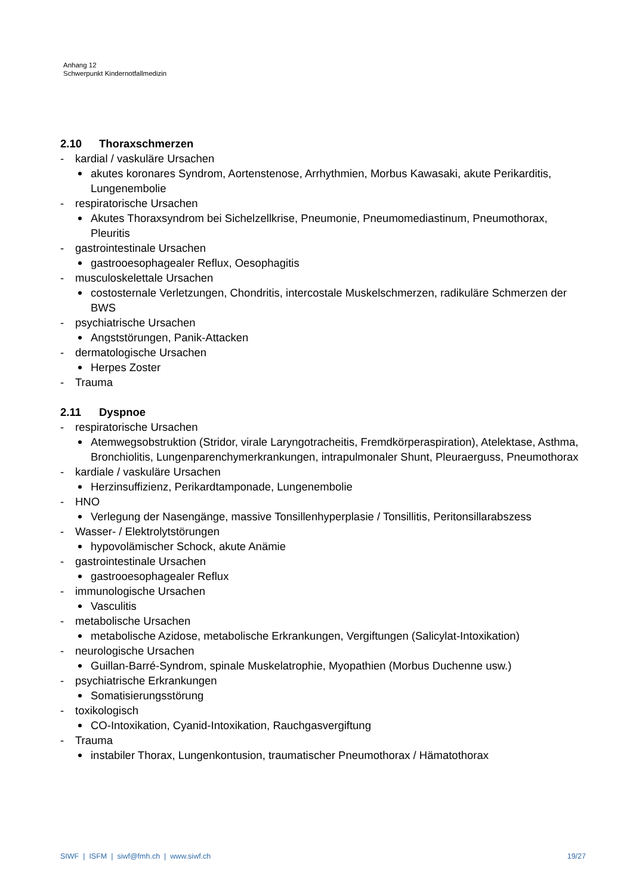Anhang 12
Schwerpunkt Kindernotfallmedizin
2.10 Thoraxschmerzen
- kardial / vaskuläre Ursachen
akutes koronares Syndrom, Aortenstenose, Arrhythmien, Morbus Kawasaki, akute Perikarditis, Lungenembolie
- respiratorische Ursachen
Akutes Thoraxsyndrom bei Sichelzellkrise, Pneumonie, Pneumomediastinum, Pneumothorax, Pleuritis
- gastrointestinale Ursachen
gastrooesophagealer Reflux, Oesophagitis
- musculoskelettale Ursachen
costosternale Verletzungen, Chondritis, intercostale Muskelschmerzen, radikuläre Schmerzen der BWS
- psychiatrische Ursachen
Angststörungen, Panik-Attacken
- dermatologische Ursachen
Herpes Zoster
- Trauma
2.11 Dyspnoe
- respiratorische Ursachen
Atemwegsobstruktion (Stridor, virale Laryngotracheitis, Fremdkörperaspiration), Atelektase, Asthma, Bronchiolitis, Lungenparenchymerkrankungen, intrapulmonaler Shunt, Pleuraerguss, Pneumothorax
- kardiale / vaskuläre Ursachen
Herzinsuffizienz, Perikardtamponade, Lungenembolie
- HNO
Verlegung der Nasengänge, massive Tonsillenhyperplasie / Tonsillitis, Peritonsillarabszess
- Wasser- / Elektrolytstörungen
hypovolämischer Schock, akute Anämie
- gastrointestinale Ursachen
gastrooesophagealer Reflux
- immunologische Ursachen
Vasculitis
- metabolische Ursachen
metabolische Azidose, metabolische Erkrankungen, Vergiftungen (Salicylat-Intoxikation)
- neurologische Ursachen
Guillan-Barré-Syndrom, spinale Muskelatrophie, Myopathien (Morbus Duchenne usw.)
- psychiatrische Erkrankungen
Somatisierungsstörung
- toxikologisch
CO-Intoxikation, Cyanid-Intoxikation, Rauchgasvergiftung
- Trauma
instabiler Thorax, Lungenkontusion, traumatischer Pneumothorax / Hämatothorax
SIWF | ISFM | siwf@fmh.ch | www.siwf.ch
19/27